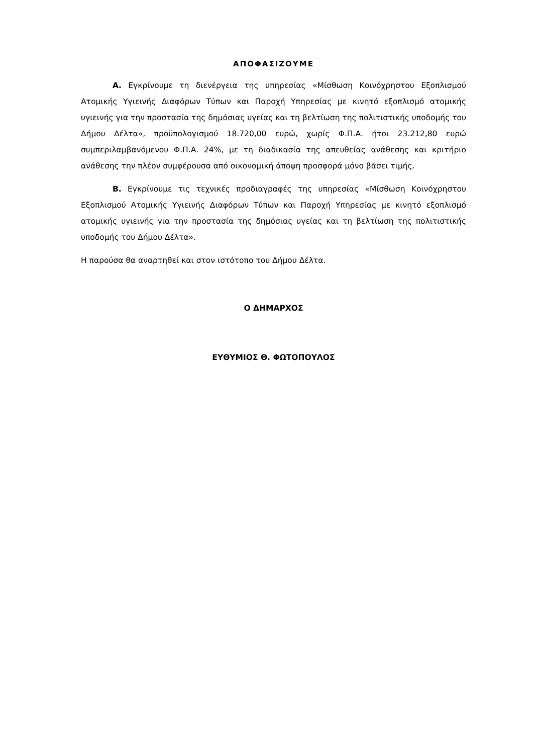ΑΠΟΦΑΣΙΖΟΥΜΕ
Α. Εγκρίνουμε τη διενέργεια της υπηρεσίας «Μίσθωση Κοινόχρηστου Εξοπλισμού Ατομικής Υγιεινής Διαφόρων Τύπων και Παροχή Υπηρεσίας με κινητό εξοπλισμό ατομικής υγιεινής για την προστασία της δημόσιας υγείας και τη βελτίωση της πολιτιστικής υποδομής του Δήμου Δέλτα», προϋπολογισμού 18.720,00 ευρώ, χωρίς Φ.Π.Α. ήτοι 23.212,80 ευρώ συμπεριλαμβανόμενου Φ.Π.Α. 24%, με τη διαδικασία της απευθείας ανάθεσης και κριτήριο ανάθεσης την πλέον συμφέρουσα από οικονομική άποψη προσφορά μόνο βάσει τιμής.
Β. Εγκρίνουμε τις τεχνικές προδιαγραφές της υπηρεσίας «Μίσθωση Κοινόχρηστου Εξοπλισμού Ατομικής Υγιεινής Διαφόρων Τύπων και Παροχή Υπηρεσίας με κινητό εξοπλισμό ατομικής υγιεινής για την προστασία της δημόσιας υγείας και τη βελτίωση της πολιτιστικής υποδομής του Δήμου Δέλτα».
Η παρούσα θα αναρτηθεί και στον ιστότοπο του Δήμου Δέλτα.
Ο ΔΗΜΑΡΧΟΣ
ΕΥΘΥΜΙΟΣ Θ. ΦΩΤΟΠΟΥΛΟΣ